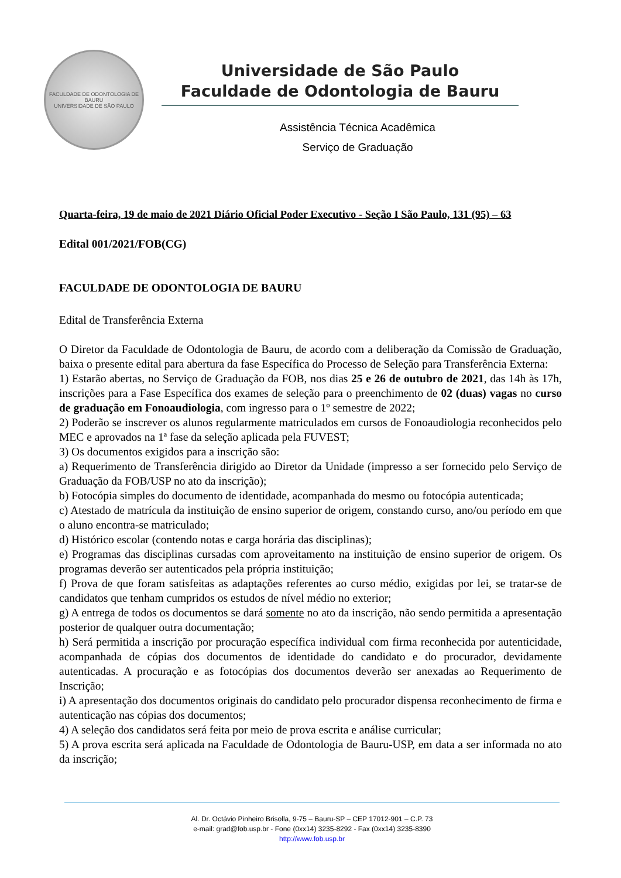FACULDADE DE ODONTOLOGIA DE BAURU
UNIVERSIDADE DE SÃO PAULO
Universidade de São Paulo
Faculdade de Odontologia de Bauru
Assistência Técnica Acadêmica
Serviço de Graduação
Quarta-feira, 19 de maio de 2021 Diário Oficial Poder Executivo - Seção I São Paulo, 131 (95) – 63
Edital 001/2021/FOB(CG)
FACULDADE DE ODONTOLOGIA DE BAURU
Edital de Transferência Externa
O Diretor da Faculdade de Odontologia de Bauru, de acordo com a deliberação da Comissão de Graduação, baixa o presente edital para abertura da fase Específica do Processo de Seleção para Transferência Externa:
1) Estarão abertas, no Serviço de Graduação da FOB, nos dias 25 e 26 de outubro de 2021, das 14h às 17h, inscrições para a Fase Específica dos exames de seleção para o preenchimento de 02 (duas) vagas no curso de graduação em Fonoaudiologia, com ingresso para o 1º semestre de 2022;
2) Poderão se inscrever os alunos regularmente matriculados em cursos de Fonoaudiologia reconhecidos pelo MEC e aprovados na 1ª fase da seleção aplicada pela FUVEST;
3) Os documentos exigidos para a inscrição são:
a) Requerimento de Transferência dirigido ao Diretor da Unidade (impresso a ser fornecido pelo Serviço de Graduação da FOB/USP no ato da inscrição);
b) Fotocópia simples do documento de identidade, acompanhada do mesmo ou fotocópia autenticada;
c) Atestado de matrícula da instituição de ensino superior de origem, constando curso, ano/ou período em que o aluno encontra-se matriculado;
d) Histórico escolar (contendo notas e carga horária das disciplinas);
e) Programas das disciplinas cursadas com aproveitamento na instituição de ensino superior de origem. Os programas deverão ser autenticados pela própria instituição;
f) Prova de que foram satisfeitas as adaptações referentes ao curso médio, exigidas por lei, se tratar-se de candidatos que tenham cumpridos os estudos de nível médio no exterior;
g) A entrega de todos os documentos se dará somente no ato da inscrição, não sendo permitida a apresentação posterior de qualquer outra documentação;
h) Será permitida a inscrição por procuração específica individual com firma reconhecida por autenticidade, acompanhada de cópias dos documentos de identidade do candidato e do procurador, devidamente autenticadas. A procuração e as fotocópias dos documentos deverão ser anexadas ao Requerimento de Inscrição;
i) A apresentação dos documentos originais do candidato pelo procurador dispensa reconhecimento de firma e autenticação nas cópias dos documentos;
4) A seleção dos candidatos será feita por meio de prova escrita e análise curricular;
5) A prova escrita será aplicada na Faculdade de Odontologia de Bauru-USP, em data a ser informada no ato da inscrição;
Al. Dr. Octávio Pinheiro Brisolla, 9-75 – Bauru-SP – CEP 17012-901 – C.P. 73
e-mail: grad@fob.usp.br - Fone (0xx14) 3235-8292 - Fax (0xx14) 3235-8390
http://www.fob.usp.br